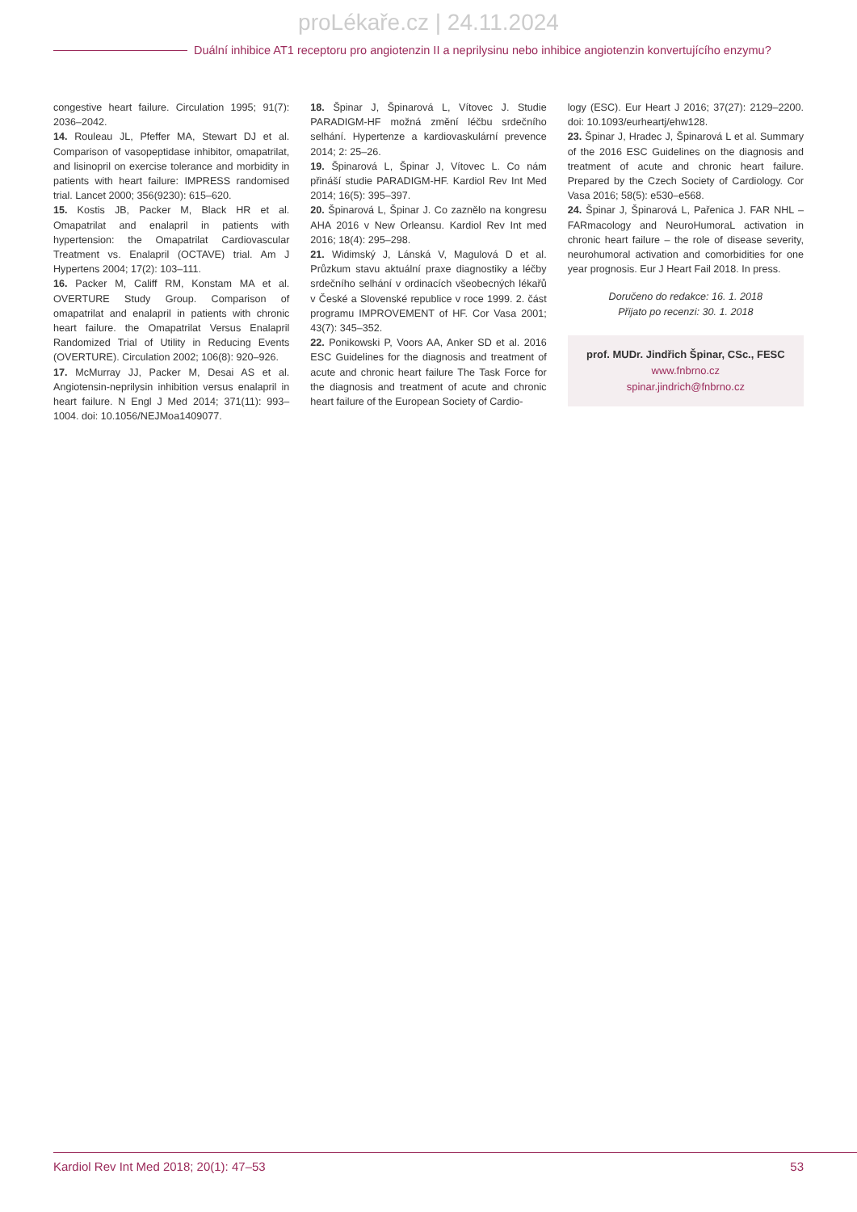proLékaře.cz | 24.11.2024
Duální inhibice AT1 receptoru pro angiotenzin II a neprilysinu nebo inhibice angiotenzin konvertujícího enzymu?
congestive heart failure. Circulation 1995; 91(7): 2036–2042.
14. Rouleau JL, Pfeffer MA, Stewart DJ et al. Comparison of vasopeptidase inhibitor, omapatrilat, and lisinopril on exercise tolerance and morbidity in patients with heart failure: IMPRESS randomised trial. Lancet 2000; 356(9230): 615–620.
15. Kostis JB, Packer M, Black HR et al. Omapatrilat and enalapril in patients with hypertension: the Omapatrilat Cardiovascular Treatment vs. Enalapril (OCTAVE) trial. Am J Hypertens 2004; 17(2): 103–111.
16. Packer M, Califf RM, Konstam MA et al. OVERTURE Study Group. Comparison of omapatrilat and enalapril in patients with chronic heart failure. the Omapatrilat Versus Enalapril Randomized Trial of Utility in Reducing Events (OVERTURE). Circulation 2002; 106(8): 920–926.
17. McMurray JJ, Packer M, Desai AS et al. Angiotensin-neprilysin inhibition versus enalapril in heart failure. N Engl J Med 2014; 371(11): 993–1004. doi: 10.1056/NEJMoa1409077.
18. Špinar J, Špinarová L, Vítovec J. Studie PARADIGM-HF možná změní léčbu srdečního selhání. Hypertenze a kardiovaskulární prevence 2014; 2: 25–26.
19. Špinarová L, Špinar J, Vítovec L. Co nám přináší studie PARADIGM-HF. Kardiol Rev Int Med 2014; 16(5): 395–397.
20. Špinarová L, Špinar J. Co zaznělo na kongresu AHA 2016 v New Orleansu. Kardiol Rev Int med 2016; 18(4): 295–298.
21. Widimský J, Lánská V, Magulová D et al. Průzkum stavu aktuální praxe diagnostiky a léčby srdečního selhání v ordinacích všeobecných lékařů v České a Slovenské republice v roce 1999. 2. část programu IMPROVEMENT of HF. Cor Vasa 2001; 43(7): 345–352.
22. Ponikowski P, Voors AA, Anker SD et al. 2016 ESC Guidelines for the diagnosis and treatment of acute and chronic heart failure The Task Force for the diagnosis and treatment of acute and chronic heart failure of the European Society of Cardio-
logy (ESC). Eur Heart J 2016; 37(27): 2129–2200. doi: 10.1093/eurheartj/ehw128.
23. Špinar J, Hradec J, Špinarová L et al. Summary of the 2016 ESC Guidelines on the diagnosis and treatment of acute and chronic heart failure. Prepared by the Czech Society of Cardiology. Cor Vasa 2016; 58(5): e530–e568.
24. Špinar J, Špinarová L, Pařenica J. FAR NHL – FARmacology and NeuroHumoraL activation in chronic heart failure – the role of disease severity, neurohumoral activation and comorbidities for one year prognosis. Eur J Heart Fail 2018. In press.
Doručeno do redakce: 16. 1. 2018
Přijato po recenzi: 30. 1. 2018
prof. MUDr. Jindřich Špinar, CSc., FESC
www.fnbrno.cz
spinar.jindrich@fnbrno.cz
Kardiol Rev Int Med 2018; 20(1): 47–53 53